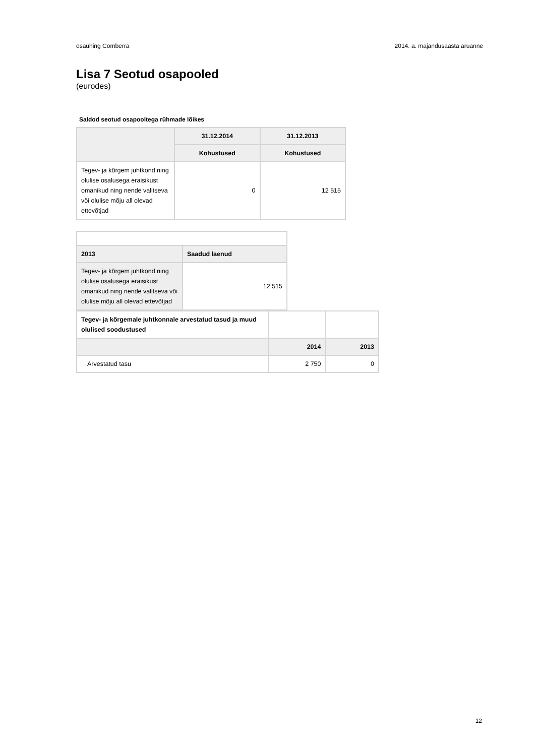osaühing Comberra 2014. a. majandusaasta aruanne
Lisa 7 Seotud osapooled
(eurodes)
Saldod seotud osapooltega rühmade lõikes
| | 31.12.2014 | 31.12.2013 |
| --- | --- | --- |
| | Kohustused | Kohustused |
| Tegev- ja kõrgem juhtkond ning olulise osalusega eraisikust omanikud ning nende valitseva või olulise mõju all olevad ettevõtjad | 0 | 12 515 |
| 2013 | Saadud laenud |
| --- | --- |
| Tegev- ja kõrgem juhtkond ning olulise osalusega eraisikust omanikud ning nende valitseva või olulise mõju all olevad ettevõtjad | 12 515 |
| Tegev- ja kõrgemale juhtkonnale arvestatud tasud ja muud olulised soodustused | | |
| | 2014 | 2013 |
| Arvestatud tasu | 2 750 | 0 |
12